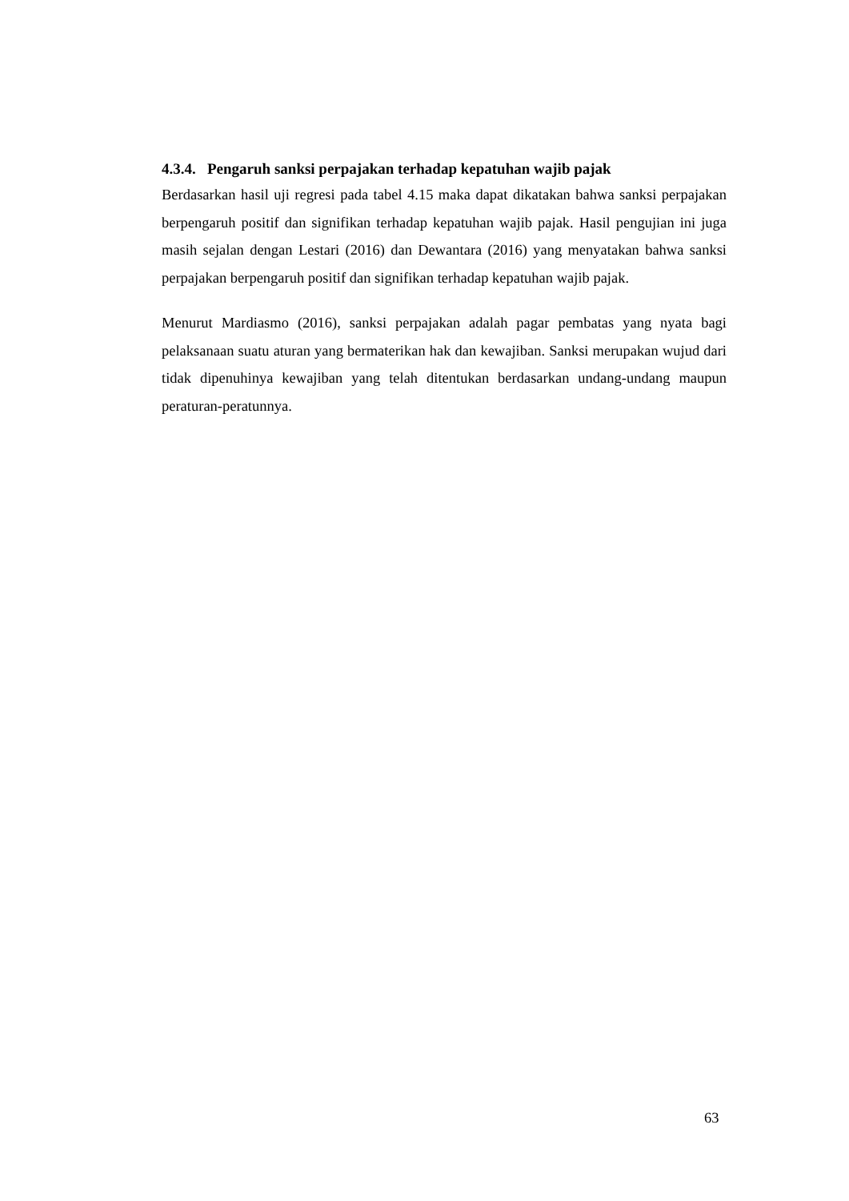4.3.4. Pengaruh sanksi perpajakan terhadap kepatuhan wajib pajak
Berdasarkan hasil uji regresi pada tabel 4.15 maka dapat dikatakan bahwa sanksi perpajakan berpengaruh positif dan signifikan terhadap kepatuhan wajib pajak. Hasil pengujian ini juga masih sejalan dengan Lestari (2016) dan Dewantara (2016) yang menyatakan bahwa sanksi perpajakan berpengaruh positif dan signifikan terhadap kepatuhan wajib pajak.
Menurut Mardiasmo (2016), sanksi perpajakan adalah pagar pembatas yang nyata bagi pelaksanaan suatu aturan yang bermaterikan hak dan kewajiban. Sanksi merupakan wujud dari tidak dipenuhinya kewajiban yang telah ditentukan berdasarkan undang-undang maupun peraturan-peratunnya.
63